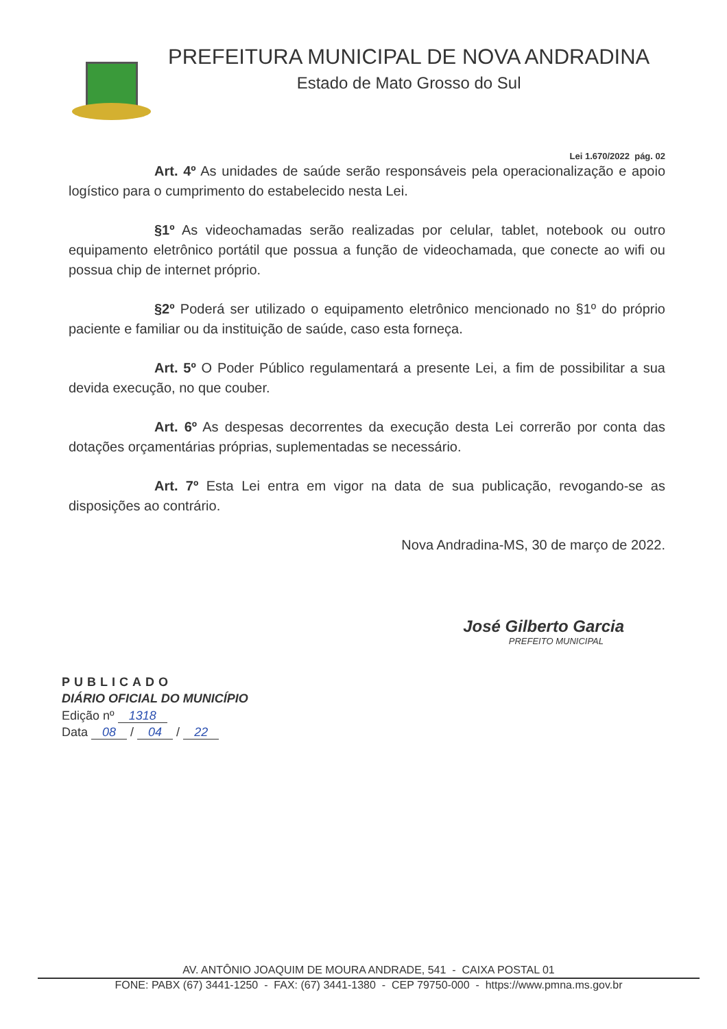PREFEITURA MUNICIPAL DE NOVA ANDRADINA
Estado de Mato Grosso do Sul
Lei 1.670/2022 pág. 02
Art. 4º As unidades de saúde serão responsáveis pela operacionalização e apoio logístico para o cumprimento do estabelecido nesta Lei.
§1º As videochamadas serão realizadas por celular, tablet, notebook ou outro equipamento eletrônico portátil que possua a função de videochamada, que conecte ao wifi ou possua chip de internet próprio.
§2º Poderá ser utilizado o equipamento eletrônico mencionado no §1º do próprio paciente e familiar ou da instituição de saúde, caso esta forneça.
Art. 5º O Poder Público regulamentará a presente Lei, a fim de possibilitar a sua devida execução, no que couber.
Art. 6º As despesas decorrentes da execução desta Lei correrão por conta das dotações orçamentárias próprias, suplementadas se necessário.
Art. 7º Esta Lei entra em vigor na data de sua publicação, revogando-se as disposições ao contrário.
Nova Andradina-MS, 30 de março de 2022.
José Gilberto Garcia
PREFEITO MUNICIPAL
PUBLICADO
DIÁRIO OFICIAL DO MUNICÍPIO
Edição nº 1318
Data 08 / 04 / 22
AV. ANTÔNIO JOAQUIM DE MOURA ANDRADE, 541 - CAIXA POSTAL 01
FONE: PABX (67) 3441-1250 - FAX: (67) 3441-1380 - CEP 79750-000 - https://www.pmna.ms.gov.br